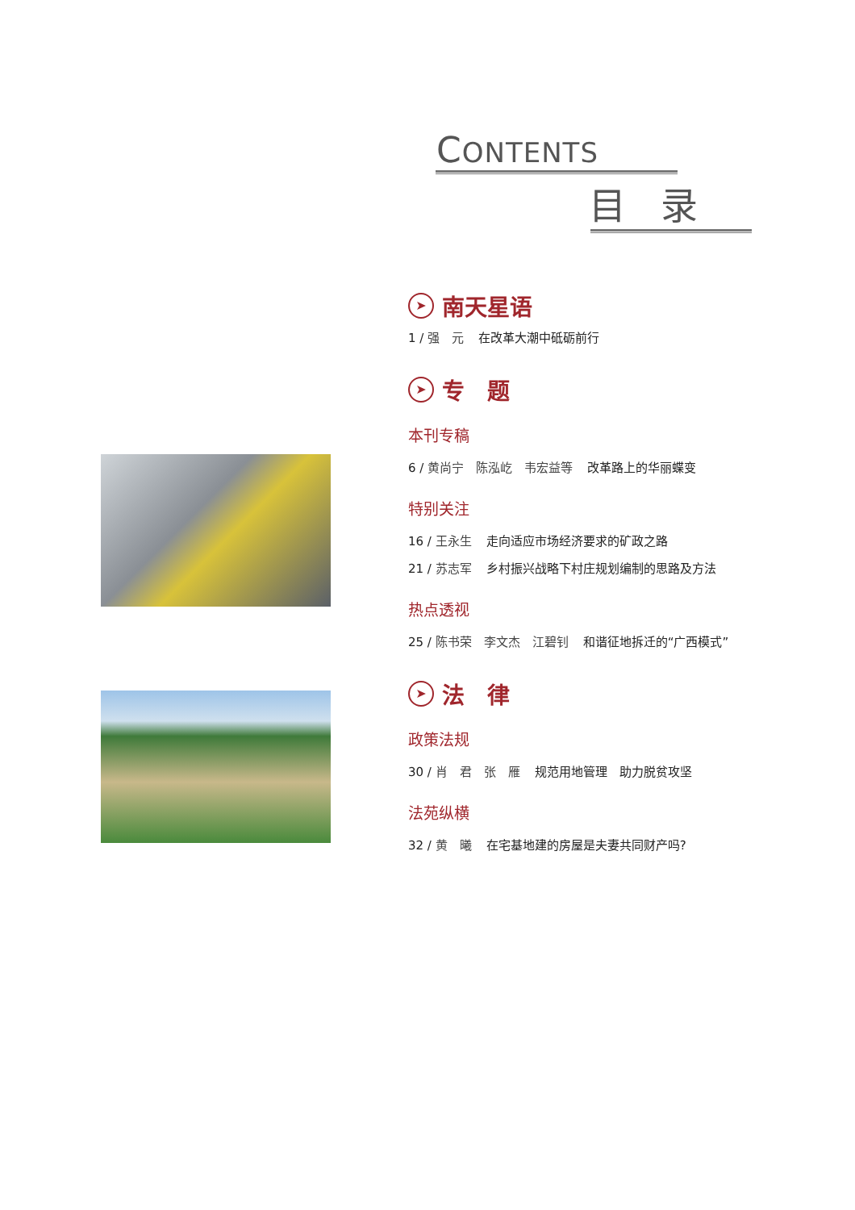CONTENTS
目 录
➤ 南天星语
1 / 强　元 在改革大潮中砥砺前行
➤ 专　题
本刊专稿
6 / 黄尚宁　陈泓屹　韦宏益等 改革路上的华丽蝶变
特别关注
16 / 王永生 走向适应市场经济要求的矿政之路
21 / 苏志军 乡村振兴战略下村庄规划编制的思路及方法
热点透视
25 / 陈书荣　李文杰　江碧钊 和谐征地拆迁的“广西模式”
➤ 法　律
政策法规
30 / 肖　君　张　雁 规范用地管理　助力脱贫攻坚
法苑纵横
32 / 黄　曦 在宅基地建的房屋是夫妻共同财产吗?